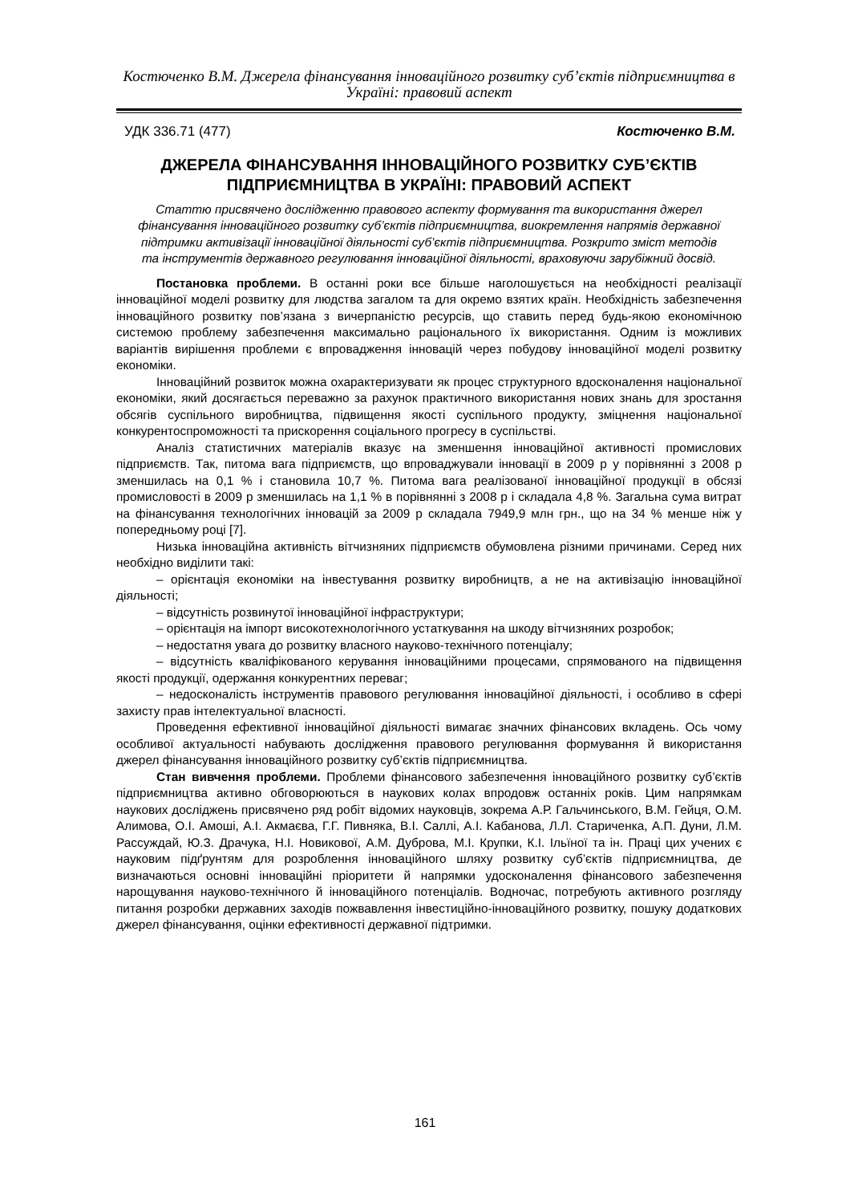Костюченко В.М. Джерела фінансування інноваційного розвитку суб’єктів підприємництва в Україні: правовий аспект
УДК 336.71 (477) Костюченко В.М.
ДЖЕРЕЛА ФІНАНСУВАННЯ ІННОВАЦІЙНОГО РОЗВИТКУ СУБ’ЄКТІВ ПІДПРИЄМНИЦТВА В УКРАЇНІ: ПРАВОВИЙ АСПЕКТ
Статтю присвячено дослідженню правового аспекту формування та використання джерел фінансування інноваційного розвитку суб’єктів підприємництва, виокремлення напрямів державної підтримки активізації інноваційної діяльності суб’єктів підприємництва. Розкрито зміст методів та інструментів державного регулювання інноваційної діяльності, враховуючи зарубіжний досвід.
Постановка проблеми. В останні роки все більше наголошується на необхідності реалізації інноваційної моделі розвитку для людства загалом та для окремо взятих країн. Необхідність забезпечення інноваційного розвитку пов’язана з вичерпаністю ресурсів, що ставить перед будь-якою економічною системою проблему забезпечення максимально раціонального їх використання. Одним із можливих варіантів вирішення проблеми є впровадження інновацій через побудову інноваційної моделі розвитку економіки.
Інноваційний розвиток можна охарактеризувати як процес структурного вдосконалення національної економіки, який досягається переважно за рахунок практичного використання нових знань для зростання обсягів суспільного виробництва, підвищення якості суспільного продукту, зміцнення національної конкурентоспроможності та прискорення соціального прогресу в суспільстві.
Аналіз статистичних матеріалів вказує на зменшення інноваційної активності промислових підприємств. Так, питома вага підприємств, що впроваджували інновації в 2009 р у порівнянні з 2008 р зменшилась на 0,1 % і становила 10,7 %. Питома вага реалізованої інноваційної продукції в обсязі промисловості в 2009 р зменшилась на 1,1 % в порівнянні з 2008 р і складала 4,8 %. Загальна сума витрат на фінансування технологічних інновацій за 2009 р складала 7949,9 млн грн., що на 34 % менше ніж у попередньому році [7].
Низька інноваційна активність вітчизняних підприємств обумовлена різними причинами. Серед них необхідно виділити такі:
– орієнтація економіки на інвестування розвитку виробництв, а не на активізацію інноваційної діяльності;
– відсутність розвинутої інноваційної інфраструктури;
– орієнтація на імпорт високотехнологічного устаткування на шкоду вітчизняних розробок;
– недостатня увага до розвитку власного науково-технічного потенціалу;
– відсутність кваліфікованого керування інноваційними процесами, спрямованого на підвищення якості продукції, одержання конкурентних переваг;
– недосконалість інструментів правового регулювання інноваційної діяльності, і особливо в сфері захисту прав інтелектуальної власності.
Проведення ефективної інноваційної діяльності вимагає значних фінансових вкладень. Ось чому особливої актуальності набувають дослідження правового регулювання формування й використання джерел фінансування інноваційного розвитку суб’єктів підприємництва.
Стан вивчення проблеми. Проблеми фінансового забезпечення інноваційного розвитку суб’єктів підприємництва активно обговорюються в наукових колах впродовж останніх років. Цим напрямкам наукових досліджень присвячено ряд робіт відомих науковців, зокрема А.Р. Гальчинського, В.М. Гейця, О.М. Алимова, О.І. Амоші, А.І. Акмаєва, Г.Г. Пивняка, В.І. Саллі, А.І. Кабанова, Л.Л. Стариченка, А.П. Дуни, Л.М. Рассуждай, Ю.З. Драчука, Н.І. Новикової, А.М. Дуброва, М.І. Крупки, К.І. Ільїної та ін. Праці цих учених є науковим підґрунтям для розроблення інноваційного шляху розвитку суб’єктів підприємництва, де визначаються основні інноваційні пріоритети й напрямки удосконалення фінансового забезпечення нарощування науково-технічного й інноваційного потенціалів. Водночас, потребують активного розгляду питання розробки державних заходів пожвавлення інвестиційно-інноваційного розвитку, пошуку додаткових джерел фінансування, оцінки ефективності державної підтримки.
161